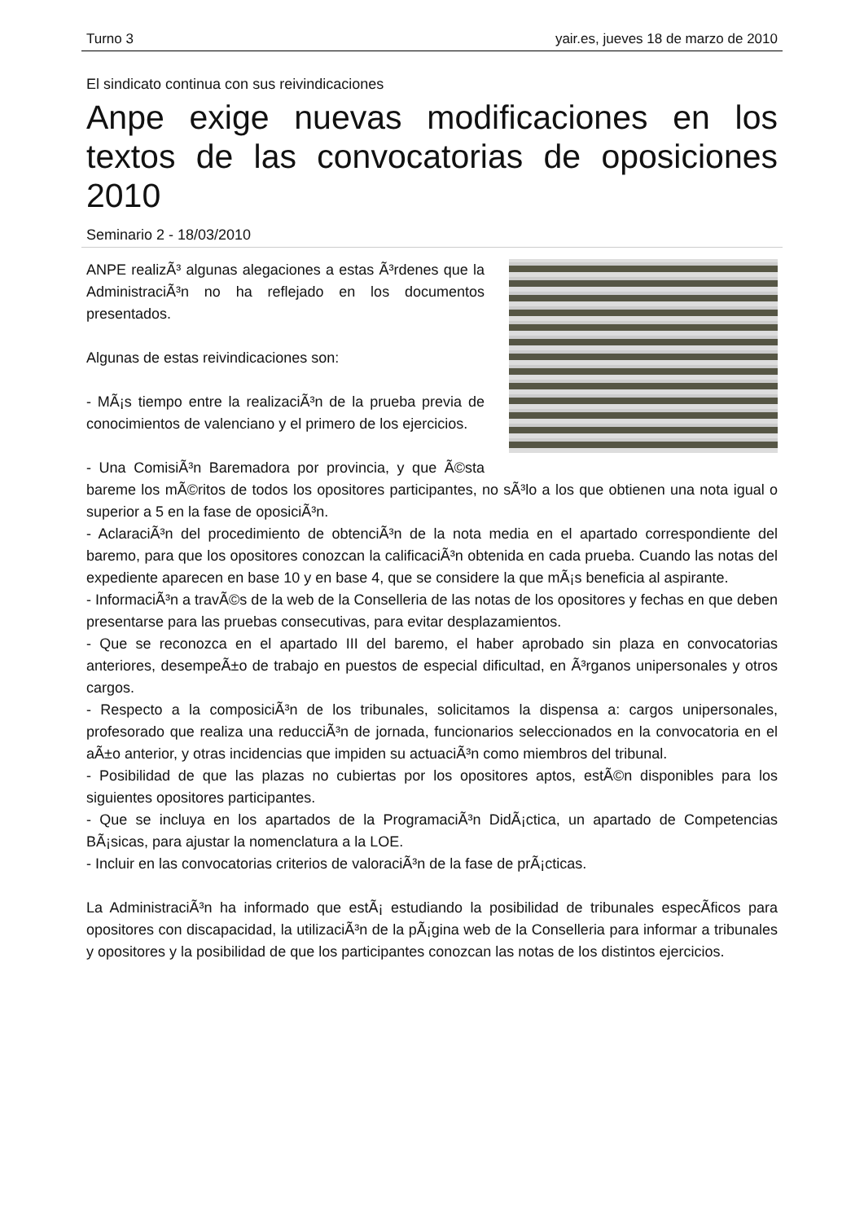Turno 3 yair.es, jueves 18 de marzo de 2010
El sindicato continua con sus reivindicaciones
Anpe exige nuevas modificaciones en los textos de las convocatorias de oposiciones 2010
Seminario 2 - 18/03/2010
ANPE realizÃ³ algunas alegaciones a estas Ã³rdenes que la AdministraciÃ³n no ha reflejado en los documentos presentados.
Algunas de estas reivindicaciones son:
- MÃ¡s tiempo entre la realizaciÃ³n de la prueba previa de conocimientos de valenciano y el primero de los ejercicios.
- Una ComisiÃ³n Baremadora por provincia, y que Ã©sta bareme los mÃ©ritos de todos los opositores participantes, no sÃ³lo a los que obtienen una nota igual o superior a 5 en la fase de oposiciÃ³n.
- AclaraciÃ³n del procedimiento de obtenciÃ³n de la nota media en el apartado correspondiente del baremo, para que los opositores conozcan la calificaciÃ³n obtenida en cada prueba. Cuando las notas del expediente aparecen en base 10 y en base 4, que se considere la que mÃ¡s beneficia al aspirante.
- InformaciÃ³n a travÃ©s de la web de la Conselleria de las notas de los opositores y fechas en que deben presentarse para las pruebas consecutivas, para evitar desplazamientos.
- Que se reconozca en el apartado III del baremo, el haber aprobado sin plaza en convocatorias anteriores, desempeÃ±o de trabajo en puestos de especial dificultad, en Ã³rganos unipersonales y otros cargos.
- Respecto a la composiciÃ³n de los tribunales, solicitamos la dispensa a: cargos unipersonales, profesorado que realiza una reducciÃ³n de jornada, funcionarios seleccionados en la convocatoria en el aÃ±o anterior, y otras incidencias que impiden su actuaciÃ³n como miembros del tribunal.
- Posibilidad de que las plazas no cubiertas por los opositores aptos, estÃ©n disponibles para los siguientes opositores participantes.
- Que se incluya en los apartados de la ProgramaciÃ³n DidÃ¡ctica, un apartado de Competencias BÃ¡sicas, para ajustar la nomenclatura a la LOE.
- Incluir en las convocatorias criterios de valoraciÃ³n de la fase de prÃ¡cticas.
La AdministraciÃ³n ha informado que estÃ¡ estudiando la posibilidad de tribunales especÃ­ficos para opositores con discapacidad, la utilizaciÃ³n de la pÃ¡gina web de la Conselleria para informar a tribunales y opositores y la posibilidad de que los participantes conozcan las notas de los distintos ejercicios.